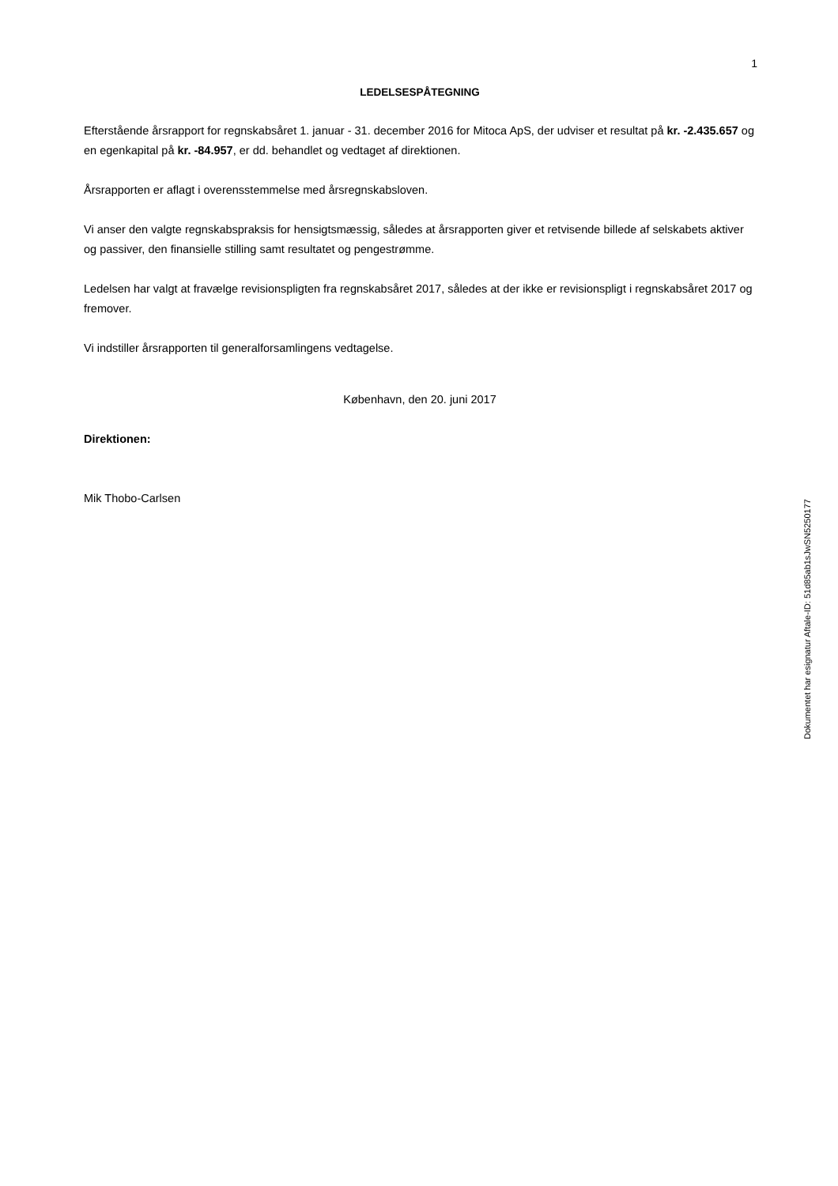1
LEDELSESPÅTEGNING
Efterstående årsrapport for regnskabsåret 1. januar - 31. december 2016 for Mitoca ApS, der udviser et resultat på kr. -2.435.657 og en egenkapital på kr. -84.957, er dd. behandlet og vedtaget af direktionen.
Årsrapporten er aflagt i overensstemmelse med årsregnskabsloven.
Vi anser den valgte regnskabspraksis for hensigtsmæssig, således at årsrapporten giver et retvisende billede af selskabets aktiver og passiver, den finansielle stilling samt resultatet og pengestrømme.
Ledelsen har valgt at fravælge revisionspligten fra regnskabsåret 2017, således at der ikke er revisionspligt i regnskabsåret 2017 og fremover.
Vi indstiller årsrapporten til generalforsamlingens vedtagelse.
København, den 20. juni 2017
Direktionen:
Mik Thobo-Carlsen
Dokumentet har esignatur Aftale-ID: 51d85ab1sJwSN5250177